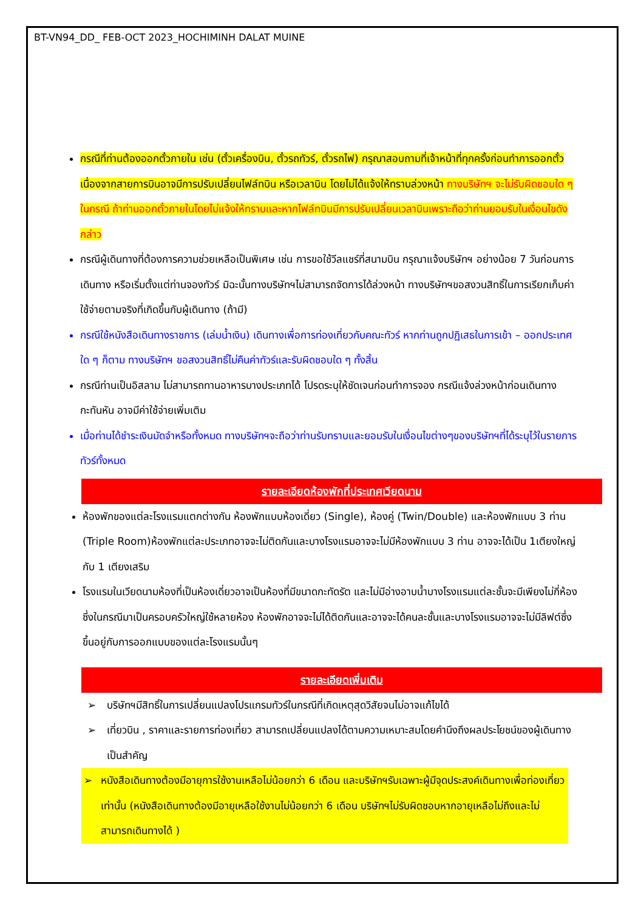BT-VN94_DD_ FEB-OCT 2023_HOCHIMINH DALAT MUINE
กรณีที่ท่านต้องออกตั๋วภายใน เช่น (ตั๋วเครื่องบิน, ตั๋วรถทัวร์, ตั๋วรถไฟ) กรุณาสอบถามที่เจ้าหน้าที่ทุกครั้งก่อนทำการออกตั๋ว เนื่องจากสายการบินอาจมีการปรับเปลี่ยนไฟล์ทบิน หรือเวลาบิน โดยไม่ได้แจ้งให้ทราบล่วงหน้า ทางบริษัทฯ จะไม่รับผิดชอบใด ๆ ในกรณี ถ้าท่านออกตั๋วภายในโดยไม่แจ้งให้ทราบและหากไฟล์ทบินมีการปรับเปลี่ยนเวลาบินเพราะถือว่าท่านยอมรับในเงื่อนไขดังกล่าว
กรณีผู้เดินทางที่ต้องการความช่วยเหลือเป็นพิเศษ เช่น การขอใช้วีลแชร์ที่สนามบิน กรุณาแจ้งบริษัทฯ อย่างน้อย 7 วันก่อนการเดินทาง หรือเริ่มตั้งแต่ท่านจองทัวร์ มิฉะนั้นทางบริษัทฯไม่สามารถจัดการได้ล่วงหน้า ทางบริษัทฯขอสงวนสิทธิ์ในการเรียกเก็บค่าใช้จ่ายตามจริงที่เกิดขึ้นกับผู้เดินทาง (ถ้ามี)
กรณีใช้หนังสือเดินทางราชการ (เล่มน้ำเงิน) เดินทางเพื่อการท่องเที่ยวกับคณะทัวร์ หากท่านถูกปฏิเสธในการเข้า – ออกประเทศใด ๆ ก็ตาม ทางบริษัทฯ ขอสงวนสิทธิ์ไม่คืนค่าทัวร์และรับผิดชอบใด ๆ ทั้งสิ้น
กรณีท่านเป็นอิสลาม ไม่สามารถทานอาหารบางประเภทได้ โปรดระบุให้ชัดเจนก่อนทำการจอง กรณีแจ้งล่วงหน้าก่อนเดินทางกะทันหัน อาจมีค่าใช้จ่ายเพิ่มเติม
เมื่อท่านได้ชำระเงินมัดจำหรือทั้งหมด ทางบริษัทฯจะถือว่าท่านรับทราบและยอมรับในเงื่อนไขต่างๆของบริษัทฯที่ได้ระบุไว้ในรายการทัวร์ทั้งหมด
รายละเอียดห้องพักที่ประเทศเวียดนาม
ห้องพักของแต่ละโรงแรมแตกต่างกัน ห้องพักแบบห้องเดี่ยว (Single), ห้องคู่ (Twin/Double) และห้องพักแบบ 3 ท่าน (Triple Room)ห้องพักแต่ละประเภทอาจจะไม่ติดกันและบางโรงแรมอาจจะไม่มีห้องพักแบบ 3 ท่าน อาจจะได้เป็น 1เตียงใหญ่กับ 1 เตียงเสริม
โรงแรมในเวียดนามห้องที่เป็นห้องเดี่ยวอาจเป็นห้องที่มีขนาดกะทัดรัต และไม่มีอ่างอาบน้ำบางโรงแรมแต่ละชั้นจะมีเพียงไม่กี่ห้องซึ่งในกรณีมาเป็นครอบครัวใหญ่ใช้หลายห้อง ห้องพักอาจจะไม่ได้ติดกันและอาจจะได้คนละชั้นและบางโรงแรมอาจจะไม่มีลิฟต์ซึ่งขึ้นอยู่กับการออกแบบของแต่ละโรงแรมนั้นๆ
รายละเอียดเพิ่มเติม
➢ บริษัทฯมีสิทธิ์ในการเปลี่ยนแปลงโปรแกรมทัวร์ในกรณีที่เกิดเหตุสุดวิสัยจนไม่อาจแก้ไขได้
➢ เที่ยวบิน , ราคาและรายการท่องเที่ยว สามารถเปลี่ยนแปลงได้ตามความเหมาะสมโดยคำนึงถึงผลประโยชน์ของผู้เดินทางเป็นสำคัญ
➢ หนังสือเดินทางต้องมีอายุการใช้งานเหลือไม่น้อยกว่า 6 เดือน และบริษัทฯรับเฉพาะผู้มีจุดประสงค์เดินทางเพื่อท่องเที่ยวเท่านั้น (หนังสือเดินทางต้องมีอายุเหลือใช้งานไม่น้อยกว่า 6 เดือน บริษัทฯไม่รับผิดชอบหากอายุเหลือไม่ถึงและไม่สามารถเดินทางได้ )